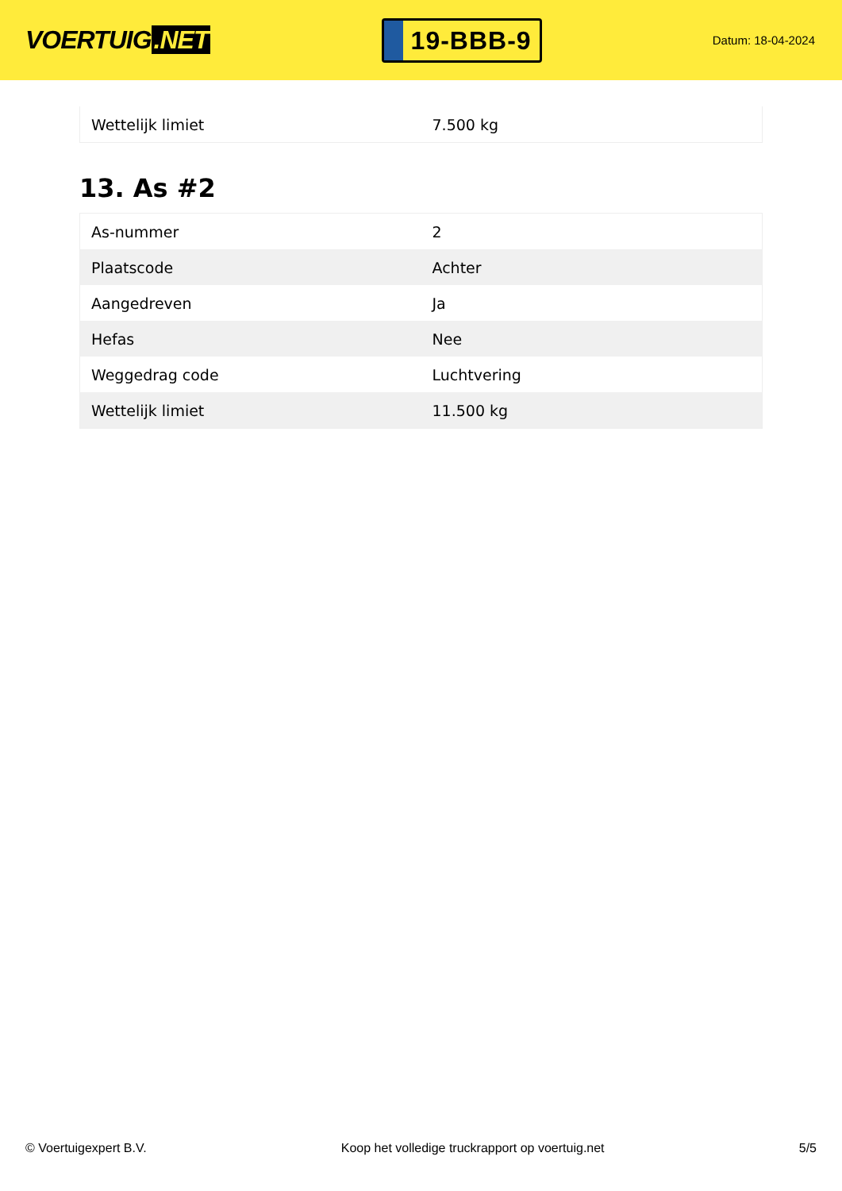VOERTUIG.NET
19-BBB-9
Datum: 18-04-2024
| Wettelijk limiet | 7.500 kg |
13. As #2
| As-nummer | 2 |
| Plaatscode | Achter |
| Aangedreven | Ja |
| Hefas | Nee |
| Weggedrag code | Luchtvering |
| Wettelijk limiet | 11.500 kg |
© Voertuigexpert B.V. Koop het volledige truckrapport op voertuig.net 5/5